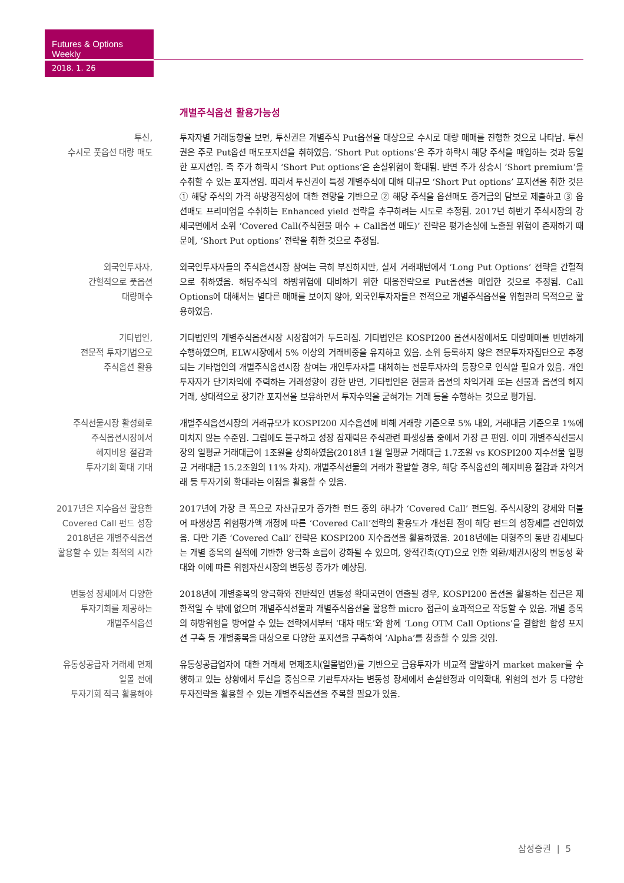Futures & Options Weekly
2018. 1. 26
개별주식옵션 활용가능성
투신,
수시로 풋옵션 대량 매도
투자자별 거래동향을 보면, 투신권은 개별주식 Put옵션을 대상으로 수시로 대량 매매를 진행한 것으로 나타남. 투신권은 주로 Put옵션 매도포지션을 취하였음. ‘Short Put options’은 주가 하락시 해당 주식을 매입하는 것과 동일한 포지션임. 즉 주가 하락시 ‘Short Put options’은 손실위험이 확대됨. 반면 주가 상승시 ‘Short premium’을 수취할 수 있는 포지션임. 따라서 투신권이 특정 개별주식에 대해 대규모 ‘Short Put options’ 포지션을 취한 것은 ① 해당 주식의 가격 하방경직성에 대한 전망을 기반으로 ② 해당 주식을 옵션매도 증거금의 담보로 제출하고 ③ 옵션매도 프리미엄을 수취하는 Enhanced yield 전략을 추구하려는 시도로 추정됨. 2017년 하반기 주식시장의 강세국면에서 소위 ‘Covered Call(주식현물 매수 + Call옵션 매도)’ 전략은 평가손실에 노출될 위험이 존재하기 때문에, ‘Short Put options’ 전략을 취한 것으로 추정됨.
외국인투자자,
간헐적으로 풋옵션
대량매수
외국인투자자들의 주식옵션시장 참여는 극히 부진하지만, 실제 거래패턴에서 ‘Long Put Options’ 전략을 간헐적으로 취하였음. 해당주식의 하방위험에 대비하기 위한 대응전략으로 Put옵션을 매입한 것으로 추정됨. Call Options에 대해서는 별다른 매매를 보이지 않아, 외국인투자자들은 전적으로 개별주식옵션을 위험관리 목적으로 활용하였음.
기타법인,
전문적 투자기법으로
주식옵션 활용
기타법인의 개별주식옵션시장 시장참여가 두드러짐. 기타법인은 KOSPI200 옵션시장에서도 대량매매를 빈번하게 수행하였으며, ELW시장에서 5% 이상의 거래비중을 유지하고 있음. 소위 등록하지 않은 전문투자자집단으로 추정되는 기타법인의 개별주식옵션시장 참여는 개인투자자를 대체하는 전문투자자의 등장으로 인식할 필요가 있음. 개인투자자가 단기차익에 주력하는 거래성향이 강한 반면, 기타법인은 현물과 옵션의 차익거래 또는 선물과 옵션의 헤지거래, 상대적으로 장기간 포지션을 보유하면서 투자수익을 굳혀가는 거래 등을 수행하는 것으로 평가됨.
주식선물시장 활성화로
주식옵션시장에서
헤지비용 절감과
투자기회 확대 기대
개별주식옵션시장의 거래규모가 KOSPI200 지수옵션에 비해 거래량 기준으로 5% 내외, 거래대금 기준으로 1%에 미치지 않는 수준임. 그럼에도 불구하고 성장 잠재력은 주식관련 파생상품 중에서 가장 큰 편임. 이미 개별주식선물시장의 일평균 거래대금이 1조원을 상회하였음(2018년 1월 일평균 거래대금 1.7조원 vs KOSPI200 지수선물 일평균 거래대금 15.2조원의 11% 차지). 개별주식선물의 거래가 활발할 경우, 해당 주식옵션의 헤지비용 절감과 차익거래 등 투자기회 확대라는 이점을 활용할 수 있음.
2017년은 지수옵션 활용한
Covered Call 펀드 성장
2018년은 개별주식옵션
활용할 수 있는 최적의 시간
2017년에 가장 큰 폭으로 자산규모가 증가한 펀드 중의 하나가 ‘Covered Call’ 펀드임. 주식시장의 강세와 더불어 파생상품 위험평가액 개정에 따른 ‘Covered Call’전략의 활용도가 개선된 점이 해당 펀드의 성장세를 견인하였음. 다만 기존 ‘Covered Call’ 전략은 KOSPI200 지수옵션을 활용하였음. 2018년에는 대형주의 동반 강세보다는 개별 종목의 실적에 기반한 양극화 흐름이 강화될 수 있으며, 양적긴축(QT)으로 인한 외환/채권시장의 변동성 확대와 이에 따른 위험자산시장의 변동성 증가가 예상됨.
변동성 장세에서 다양한
투자기회를 제공하는
개별주식옵션
2018년에 개별종목의 양극화와 전반적인 변동성 확대국면이 연출될 경우, KOSPI200 옵션을 활용하는 접근은 제한적일 수 밖에 없으며 개별주식선물과 개별주식옵션을 활용한 micro 접근이 효과적으로 작동할 수 있음. 개별 종목의 하방위험을 방어할 수 있는 전략에서부터 ‘대차 매도’와 함께 ‘Long OTM Call Options’을 결합한 합성 포지션 구축 등 개별종목을 대상으로 다양한 포지션을 구축하여 ‘Alpha’를 창출할 수 있을 것임.
유동성공급자 거래세 면제
일몰 전에
투자기회 적극 활용해야
유동성공급업자에 대한 거래세 면제조치(일몰법안)를 기반으로 금융투자가 비교적 활발하게 market maker를 수행하고 있는 상황에서 투신을 중심으로 기관투자자는 변동성 장세에서 손실한정과 이익확대, 위험의 전가 등 다양한 투자전략을 활용할 수 있는 개별주식옵션을 주목할 필요가 있음.
삼성증권 | 5